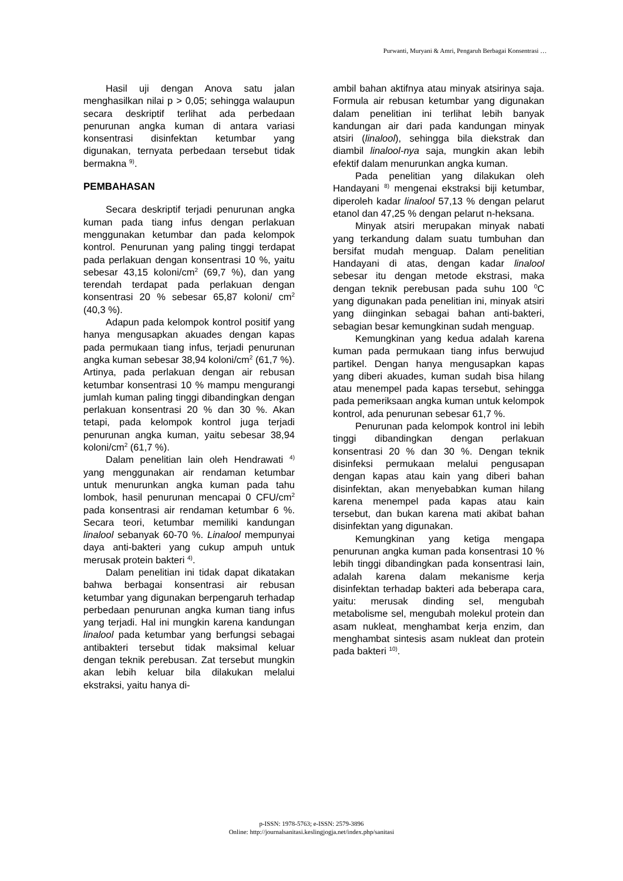Purwanti, Muryani & Amri, Pengaruh Berbagai Konsentrasi …
Hasil uji dengan Anova satu jalan menghasilkan nilai p > 0,05; sehingga walaupun secara deskriptif terlihat ada perbedaan penurunan angka kuman di antara variasi konsentrasi disinfektan ketumbar yang digunakan, ternyata perbedaan tersebut tidak bermakna <sup>9)</sup>.
PEMBAHASAN
Secara deskriptif terjadi penurunan angka kuman pada tiang infus dengan perlakuan menggunakan ketumbar dan pada kelompok kontrol. Penurunan yang paling tinggi terdapat pada perlakuan dengan konsentrasi 10 %, yaitu sebesar 43,15 koloni/cm<sup>2</sup> (69,7 %), dan yang terendah terdapat pada perlakuan dengan konsentrasi 20 % sebesar 65,87 koloni/ cm<sup>2</sup> (40,3 %).
Adapun pada kelompok kontrol positif yang hanya mengusapkan akuades dengan kapas pada permukaan tiang infus, terjadi penurunan angka kuman sebesar 38,94 koloni/cm<sup>2</sup> (61,7 %). Artinya, pada perlakuan dengan air rebusan ketumbar konsentrasi 10 % mampu mengurangi jumlah kuman paling tinggi dibandingkan dengan perlakuan konsentrasi 20 % dan 30 %. Akan tetapi, pada kelompok kontrol juga terjadi penurunan angka kuman, yaitu sebesar 38,94 koloni/cm<sup>2</sup> (61,7 %).
Dalam penelitian lain oleh Hendrawati <sup>4)</sup> yang menggunakan air rendaman ketumbar untuk menurunkan angka kuman pada tahu lombok, hasil penurunan mencapai 0 CFU/cm<sup>2</sup> pada konsentrasi air rendaman ketumbar 6 %. Secara teori, ketumbar memiliki kandungan linalool sebanyak 60-70 %. Linalool mempunyai daya anti-bakteri yang cukup ampuh untuk merusak protein bakteri <sup>4)</sup>.
Dalam penelitian ini tidak dapat dikatakan bahwa berbagai konsentrasi air rebusan ketumbar yang digunakan berpengaruh terhadap perbedaan penurunan angka kuman tiang infus yang terjadi. Hal ini mungkin karena kandungan linalool pada ketumbar yang berfungsi sebagai antibakteri tersebut tidak maksimal keluar dengan teknik perebusan. Zat tersebut mungkin akan lebih keluar bila dilakukan melalui ekstraksi, yaitu hanya di-
ambil bahan aktifnya atau minyak atsirinya saja. Formula air rebusan ketumbar yang digunakan dalam penelitian ini terlihat lebih banyak kandungan air dari pada kandungan minyak atsiri (linalool), sehingga bila diekstrak dan diambil linalool-nya saja, mungkin akan lebih efektif dalam menurunkan angka kuman.
Pada penelitian yang dilakukan oleh Handayani <sup>8)</sup> mengenai ekstraksi biji ketumbar, diperoleh kadar linalool 57,13 % dengan pelarut etanol dan 47,25 % dengan pelarut n-heksana.
Minyak atsiri merupakan minyak nabati yang terkandung dalam suatu tumbuhan dan bersifat mudah menguap. Dalam penelitian Handayani di atas, dengan kadar linalool sebesar itu dengan metode ekstrasi, maka dengan teknik perebusan pada suhu 100 <sup>0</sup>C yang digunakan pada penelitian ini, minyak atsiri yang diinginkan sebagai bahan anti-bakteri, sebagian besar kemungkinan sudah menguap.
Kemungkinan yang kedua adalah karena kuman pada permukaan tiang infus berwujud partikel. Dengan hanya mengusapkan kapas yang diberi akuades, kuman sudah bisa hilang atau menempel pada kapas tersebut, sehingga pada pemeriksaan angka kuman untuk kelompok kontrol, ada penurunan sebesar 61,7 %.
Penurunan pada kelompok kontrol ini lebih tinggi dibandingkan dengan perlakuan konsentrasi 20 % dan 30 %. Dengan teknik disinfeksi permukaan melalui pengusapan dengan kapas atau kain yang diberi bahan disinfektan, akan menyebabkan kuman hilang karena menempel pada kapas atau kain tersebut, dan bukan karena mati akibat bahan disinfektan yang digunakan.
Kemungkinan yang ketiga mengapa penurunan angka kuman pada konsentrasi 10 % lebih tinggi dibandingkan pada konsentrasi lain, adalah karena dalam mekanisme kerja disinfektan terhadap bakteri ada beberapa cara, yaitu: merusak dinding sel, mengubah metabolisme sel, mengubah molekul protein dan asam nukleat, menghambat kerja enzim, dan menghambat sintesis asam nukleat dan protein pada bakteri <sup>10)</sup>.
p-ISSN: 1978-5763; e-ISSN: 2579-3896
Online: http://journalsanitasi.keslingjogja.net/index.php/sanitasi